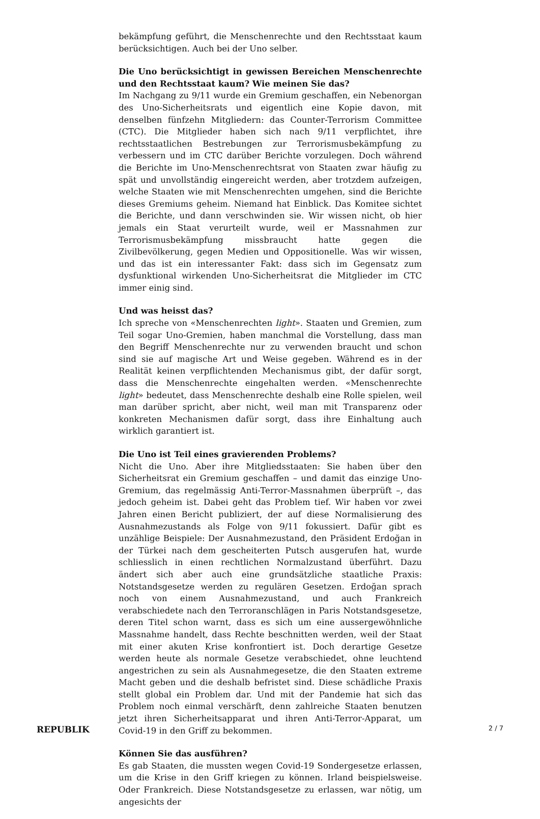bekämpfung geführt, die Menschenrechte und den Rechtsstaat kaum berücksichtigen. Auch bei der Uno selber.
Die Uno berücksichtigt in gewissen Bereichen Menschenrechte und den Rechtsstaat kaum? Wie meinen Sie das?
Im Nachgang zu 9/11 wurde ein Gremium geschaffen, ein Nebenorgan des Uno-Sicherheitsrats und eigentlich eine Kopie davon, mit denselben fünfzehn Mitgliedern: das Counter-Terrorism Committee (CTC). Die Mitglieder haben sich nach 9/11 verpflichtet, ihre rechtsstaatlichen Bestrebungen zur Terrorismusbekämpfung zu verbessern und im CTC darüber Berichte vorzulegen. Doch während die Berichte im Uno-Menschenrechtsrat von Staaten zwar häufig zu spät und unvollständig eingereicht werden, aber trotzdem aufzeigen, welche Staaten wie mit Menschenrechten umgehen, sind die Berichte dieses Gremiums geheim. Niemand hat Einblick. Das Komitee sichtet die Berichte, und dann verschwinden sie. Wir wissen nicht, ob hier jemals ein Staat verurteilt wurde, weil er Massnahmen zur Terrorismusbekämpfung missbraucht hatte gegen die Zivilbevölkerung, gegen Medien und Oppositionelle. Was wir wissen, und das ist ein interessanter Fakt: dass sich im Gegensatz zum dysfunktional wirkenden Uno-Sicherheitsrat die Mitglieder im CTC immer einig sind.
Und was heisst das?
Ich spreche von «Menschenrechten light». Staaten und Gremien, zum Teil sogar Uno-Gremien, haben manchmal die Vorstellung, dass man den Begriff Menschenrechte nur zu verwenden braucht und schon sind sie auf magische Art und Weise gegeben. Während es in der Realität keinen verpflichtenden Mechanismus gibt, der dafür sorgt, dass die Menschenrechte eingehalten werden. «Menschenrechte light» bedeutet, dass Menschenrechte deshalb eine Rolle spielen, weil man darüber spricht, aber nicht, weil man mit Transparenz oder konkreten Mechanismen dafür sorgt, dass ihre Einhaltung auch wirklich garantiert ist.
Die Uno ist Teil eines gravierenden Problems?
Nicht die Uno. Aber ihre Mitgliedsstaaten: Sie haben über den Sicherheitsrat ein Gremium geschaffen – und damit das einzige Uno-Gremium, das regelmässig Anti-Terror-Massnahmen überprüft –, das jedoch geheim ist. Dabei geht das Problem tief. Wir haben vor zwei Jahren einen Bericht publiziert, der auf diese Normalisierung des Ausnahmezustands als Folge von 9/11 fokussiert. Dafür gibt es unzählige Beispiele: Der Ausnahmezustand, den Präsident Erdoğan in der Türkei nach dem gescheiterten Putsch ausgerufen hat, wurde schliesslich in einen rechtlichen Normalzustand überführt. Dazu ändert sich aber auch eine grundsätzliche staatliche Praxis: Notstandsgesetze werden zu regulären Gesetzen. Erdoğan sprach noch von einem Ausnahmezustand, und auch Frankreich verabschiedete nach den Terroranschlägen in Paris Notstandsgesetze, deren Titel schon warnt, dass es sich um eine aussergewöhnliche Massnahme handelt, dass Rechte beschnitten werden, weil der Staat mit einer akuten Krise konfrontiert ist. Doch derartige Gesetze werden heute als normale Gesetze verabschiedet, ohne leuchtend angestrichen zu sein als Ausnahmegesetze, die den Staaten extreme Macht geben und die deshalb befristet sind. Diese schädliche Praxis stellt global ein Problem dar. Und mit der Pandemie hat sich das Problem noch einmal verschärft, denn zahlreiche Staaten benutzen jetzt ihren Sicherheitsapparat und ihren Anti-Terror-Apparat, um Covid-19 in den Griff zu bekommen.
Können Sie das ausführen?
Es gab Staaten, die mussten wegen Covid-19 Sondergesetze erlassen, um die Krise in den Griff kriegen zu können. Irland beispielsweise. Oder Frankreich. Diese Notstandsgesetze zu erlassen, war nötig, um angesichts der
REPUBLIK 2 / 7